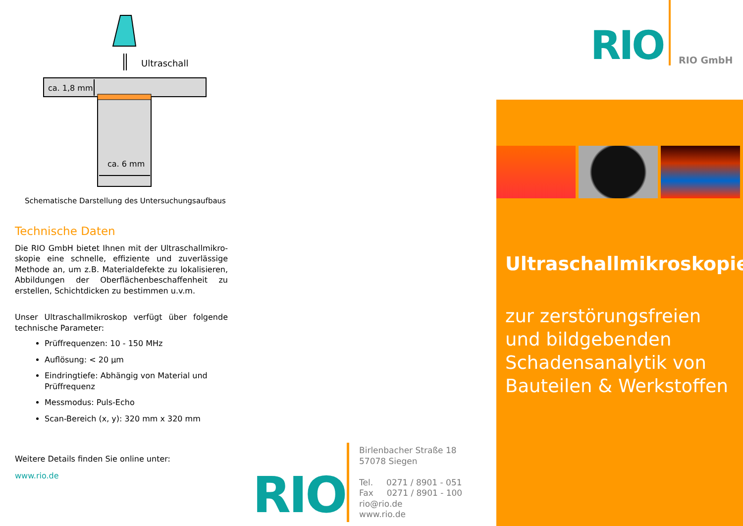Ultraschall
ca. 1,8 mm
ca. 6 mm
Schematische Darstellung des Untersuchungsaufbaus
Technische Daten
Die RIO GmbH bietet Ihnen mit der Ultraschallmikro­skopie eine schnelle, effiziente und zuverlässige Methode an, um z.B. Materialdefekte zu lokalisieren, Abbildungen der Oberflächenbeschaffenheit zu erstel­len, Schichtdicken zu bestimmen u.v.m.
Unser Ultraschallmikroskop verfügt über folgende technische Parameter:
Prüffrequenzen: 10 - 150 MHz
Auflösung: < 20 µm
Eindringtiefe: Abhängig von Material und Prüffrequenz
Messmodus: Puls-Echo
Scan-Bereich (x, y): 320 mm x 320 mm
Weitere Details finden Sie online unter:
www.rio.de
RIO
Birlenbacher Straße 18
57078 Siegen
Tel. 0271 / 8901 - 051
Fax 0271 / 8901 - 100
rio@rio.de
www.rio.de
RIO RIO GmbH
Ultraschallmikroskopie
zur zerstörungsfreien und bildgebenden Schadensanalytik von Bauteilen & Werkstoffen